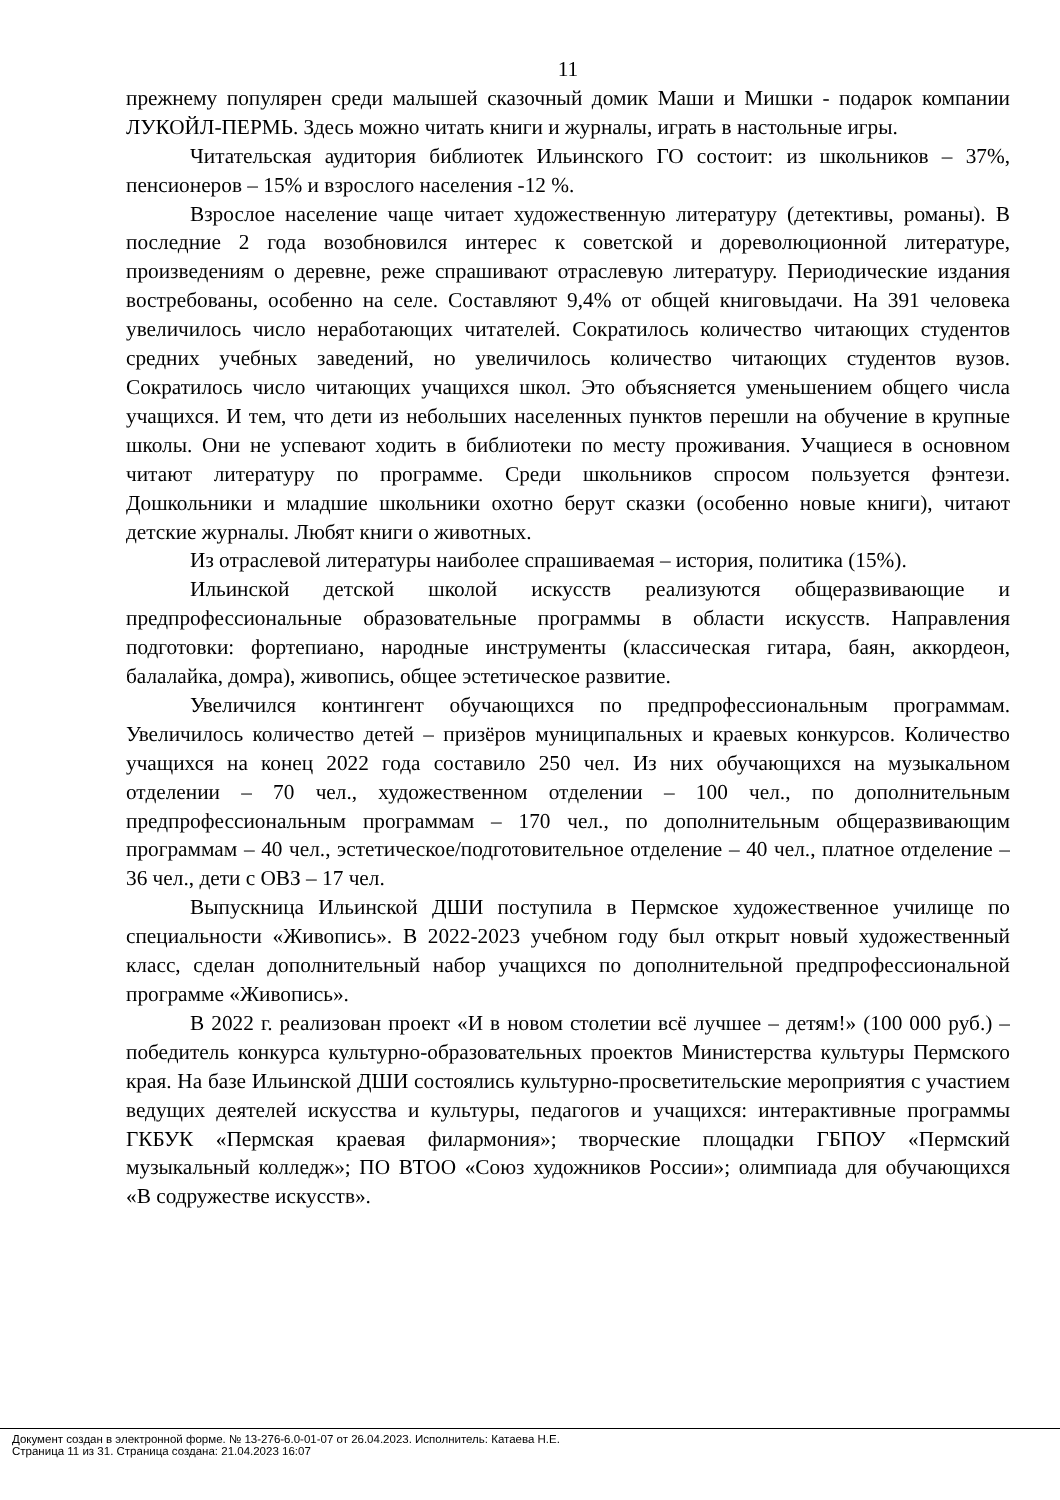11
прежнему популярен среди малышей сказочный домик Маши и Мишки - подарок компании ЛУКОЙЛ-ПЕРМЬ. Здесь можно читать книги и журналы, играть в настольные игры.
Читательская аудитория библиотек Ильинского ГО состоит: из школьников – 37%, пенсионеров – 15% и взрослого населения -12 %.
Взрослое население чаще читает художественную литературу (детективы, романы). В последние 2 года возобновился интерес к советской и дореволюционной литературе, произведениям о деревне, реже спрашивают отраслевую литературу. Периодические издания востребованы, особенно на селе. Составляют 9,4% от общей книговыдачи. На 391 человека увеличилось число неработающих читателей. Сократилось количество читающих студентов средних учебных заведений, но увеличилось количество читающих студентов вузов. Сократилось число читающих учащихся школ. Это объясняется уменьшением общего числа учащихся. И тем, что дети из небольших населенных пунктов перешли на обучение в крупные школы. Они не успевают ходить в библиотеки по месту проживания. Учащиеся в основном читают литературу по программе. Среди школьников спросом пользуется фэнтези. Дошкольники и младшие школьники охотно берут сказки (особенно новые книги), читают детские журналы. Любят книги о животных.
Из отраслевой литературы наиболее спрашиваемая – история, политика (15%).
Ильинской детской школой искусств реализуются общеразвивающие и предпрофессиональные образовательные программы в области искусств. Направления подготовки: фортепиано, народные инструменты (классическая гитара, баян, аккордеон, балалайка, домра), живопись, общее эстетическое развитие.
Увеличился контингент обучающихся по предпрофессиональным программам. Увеличилось количество детей – призёров муниципальных и краевых конкурсов. Количество учащихся на конец 2022 года составило 250 чел. Из них обучающихся на музыкальном отделении – 70 чел., художественном отделении – 100 чел., по дополнительным предпрофессиональным программам – 170 чел., по дополнительным общеразвивающим программам – 40 чел., эстетическое/подготовительное отделение – 40 чел., платное отделение – 36 чел., дети с ОВЗ – 17 чел.
Выпускница Ильинской ДШИ поступила в Пермское художественное училище по специальности «Живопись». В 2022-2023 учебном году был открыт новый художественный класс, сделан дополнительный набор учащихся по дополнительной предпрофессиональной программе «Живопись».
В 2022 г. реализован проект «И в новом столетии всё лучшее – детям!» (100 000 руб.) – победитель конкурса культурно-образовательных проектов Министерства культуры Пермского края. На базе Ильинской ДШИ состоялись культурно-просветительские мероприятия с участием ведущих деятелей искусства и культуры, педагогов и учащихся: интерактивные программы ГКБУК «Пермская краевая филармония»; творческие площадки ГБПОУ «Пермский музыкальный колледж»; ПО ВТОО «Союз художников России»; олимпиада для обучающихся «В содружестве искусств».
Документ создан в электронной форме. № 13-276-6.0-01-07 от 26.04.2023. Исполнитель: Катаева Н.Е.
Страница 11 из 31. Страница создана: 21.04.2023 16:07